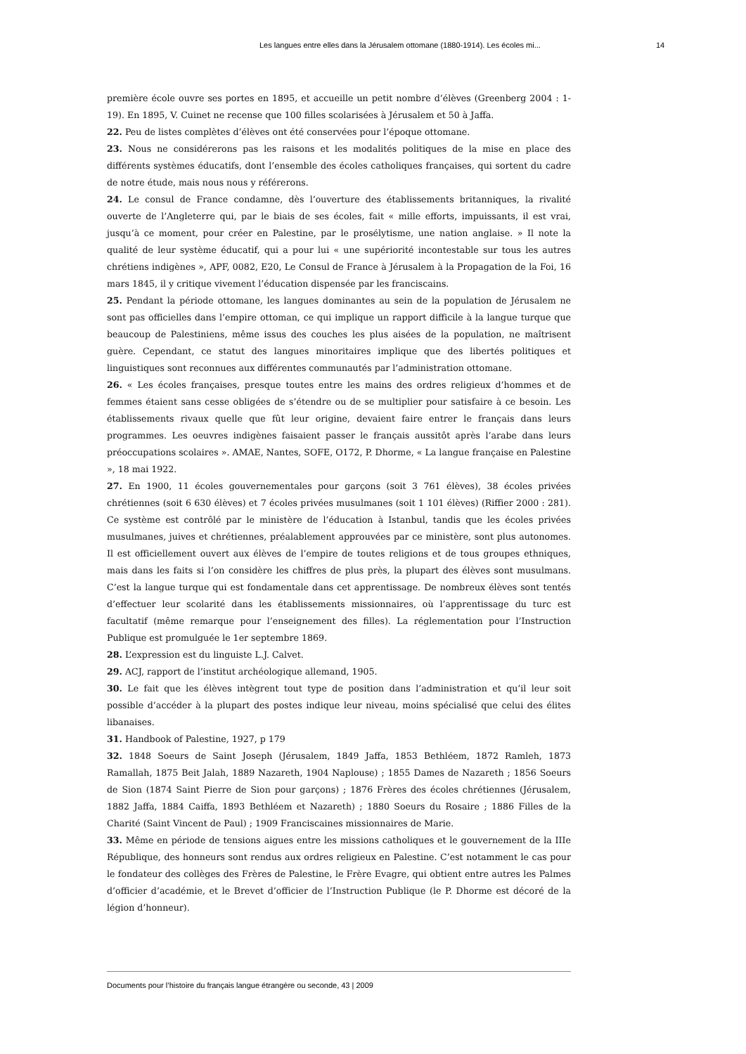Les langues entre elles dans la Jérusalem ottomane (1880-1914). Les écoles mi... 14
première école ouvre ses portes en 1895, et accueille un petit nombre d’élèves (Greenberg 2004 : 1-19). En 1895, V. Cuinet ne recense que 100 filles scolarisées à Jérusalem et 50 à Jaffa.
22. Peu de listes complètes d’élèves ont été conservées pour l’époque ottomane.
23. Nous ne considérerons pas les raisons et les modalités politiques de la mise en place des différents systèmes éducatifs, dont l’ensemble des écoles catholiques françaises, qui sortent du cadre de notre étude, mais nous nous y référerons.
24. Le consul de France condamne, dès l’ouverture des établissements britanniques, la rivalité ouverte de l’Angleterre qui, par le biais de ses écoles, fait « mille efforts, impuissants, il est vrai, jusqu’à ce moment, pour créer en Palestine, par le prosélytisme, une nation anglaise. » Il note la qualité de leur système éducatif, qui a pour lui « une supériorité incontestable sur tous les autres chrétiens indigènes », APF, 0082, E20, Le Consul de France à Jérusalem à la Propagation de la Foi, 16 mars 1845, il y critique vivement l’éducation dispensée par les franciscains.
25. Pendant la période ottomane, les langues dominantes au sein de la population de Jérusalem ne sont pas officielles dans l’empire ottoman, ce qui implique un rapport difficile à la langue turque que beaucoup de Palestiniens, même issus des couches les plus aisées de la population, ne maîtrisent guère. Cependant, ce statut des langues minoritaires implique que des libertés politiques et linguistiques sont reconnues aux différentes communautés par l’administration ottomane.
26. « Les écoles françaises, presque toutes entre les mains des ordres religieux d’hommes et de femmes étaient sans cesse obligées de s’étendre ou de se multiplier pour satisfaire à ce besoin. Les établissements rivaux quelle que fût leur origine, devaient faire entrer le français dans leurs programmes. Les oeuvres indigènes faisaient passer le français aussitôt après l’arabe dans leurs préoccupations scolaires ». AMAE, Nantes, SOFE, O172, P. Dhorme, « La langue française en Palestine », 18 mai 1922.
27. En 1900, 11 écoles gouvernementales pour garçons (soit 3 761 élèves), 38 écoles privées chrétiennes (soit 6 630 élèves) et 7 écoles privées musulmanes (soit 1 101 élèves) (Riffier 2000 : 281). Ce système est contrôlé par le ministère de l’éducation à Istanbul, tandis que les écoles privées musulmanes, juives et chrétiennes, préalablement approuvées par ce ministère, sont plus autonomes. Il est officiellement ouvert aux élèves de l’empire de toutes religions et de tous groupes ethniques, mais dans les faits si l’on considère les chiffres de plus près, la plupart des élèves sont musulmans. C’est la langue turque qui est fondamentale dans cet apprentissage. De nombreux élèves sont tentés d’effectuer leur scolarité dans les établissements missionnaires, où l’apprentissage du turc est facultatif (même remarque pour l’enseignement des filles). La réglementation pour l’Instruction Publique est promulguée le 1er septembre 1869.
28. L’expression est du linguiste L.J. Calvet.
29. ACJ, rapport de l’institut archéologique allemand, 1905.
30. Le fait que les élèves intègrent tout type de position dans l’administration et qu’il leur soit possible d’accéder à la plupart des postes indique leur niveau, moins spécialisé que celui des élites libanaises.
31. Handbook of Palestine, 1927, p 179
32. 1848 Soeurs de Saint Joseph (Jérusalem, 1849 Jaffa, 1853 Bethléem, 1872 Ramleh, 1873 Ramallah, 1875 Beit Jalah, 1889 Nazareth, 1904 Naplouse) ; 1855 Dames de Nazareth ; 1856 Soeurs de Sion (1874 Saint Pierre de Sion pour garçons) ; 1876 Frères des écoles chrétiennes (Jérusalem, 1882 Jaffa, 1884 Caiffa, 1893 Bethléem et Nazareth) ; 1880 Soeurs du Rosaire ; 1886 Filles de la Charité (Saint Vincent de Paul) ; 1909 Franciscaines missionnaires de Marie.
33. Même en période de tensions aigues entre les missions catholiques et le gouvernement de la IIIe République, des honneurs sont rendus aux ordres religieux en Palestine. C’est notamment le cas pour le fondateur des collèges des Frères de Palestine, le Frère Evagre, qui obtient entre autres les Palmes d’officier d’académie, et le Brevet d’officier de l’Instruction Publique (le P. Dhorme est décoré de la légion d’honneur).
Documents pour l’histoire du français langue étrangère ou seconde, 43 | 2009